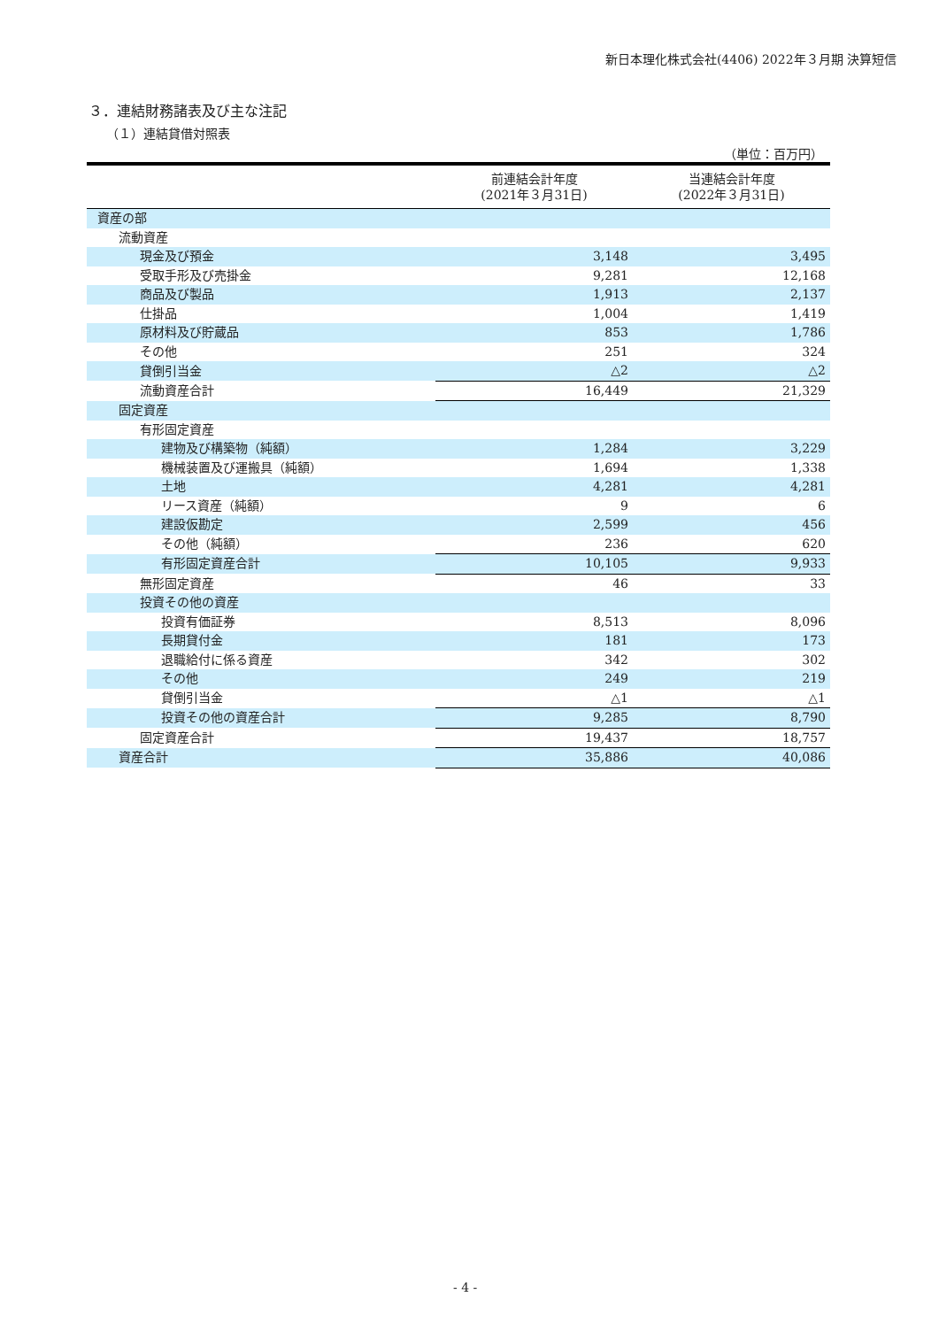新日本理化株式会社(4406) 2022年３月期 決算短信
３．連結財務諸表及び主な注記
（１）連結貸借対照表
（単位：百万円）
| | 前連結会計年度 (2021年３月31日) | 当連結会計年度 (2022年３月31日) |
| --- | --- | --- |
| 資産の部 | | |
| 流動資産 | | |
| 現金及び預金 | 3,148 | 3,495 |
| 受取手形及び売掛金 | 9,281 | 12,168 |
| 商品及び製品 | 1,913 | 2,137 |
| 仕掛品 | 1,004 | 1,419 |
| 原材料及び貯蔵品 | 853 | 1,786 |
| その他 | 251 | 324 |
| 貸倒引当金 | △2 | △2 |
| 流動資産合計 | 16,449 | 21,329 |
| 固定資産 | | |
| 有形固定資産 | | |
| 建物及び構築物（純額） | 1,284 | 3,229 |
| 機械装置及び運搬具（純額） | 1,694 | 1,338 |
| 土地 | 4,281 | 4,281 |
| リース資産（純額） | 9 | 6 |
| 建設仮勘定 | 2,599 | 456 |
| その他（純額） | 236 | 620 |
| 有形固定資産合計 | 10,105 | 9,933 |
| 無形固定資産 | 46 | 33 |
| 投資その他の資産 | | |
| 投資有価証券 | 8,513 | 8,096 |
| 長期貸付金 | 181 | 173 |
| 退職給付に係る資産 | 342 | 302 |
| その他 | 249 | 219 |
| 貸倒引当金 | △1 | △1 |
| 投資その他の資産合計 | 9,285 | 8,790 |
| 固定資産合計 | 19,437 | 18,757 |
| 資産合計 | 35,886 | 40,086 |
- 4 -